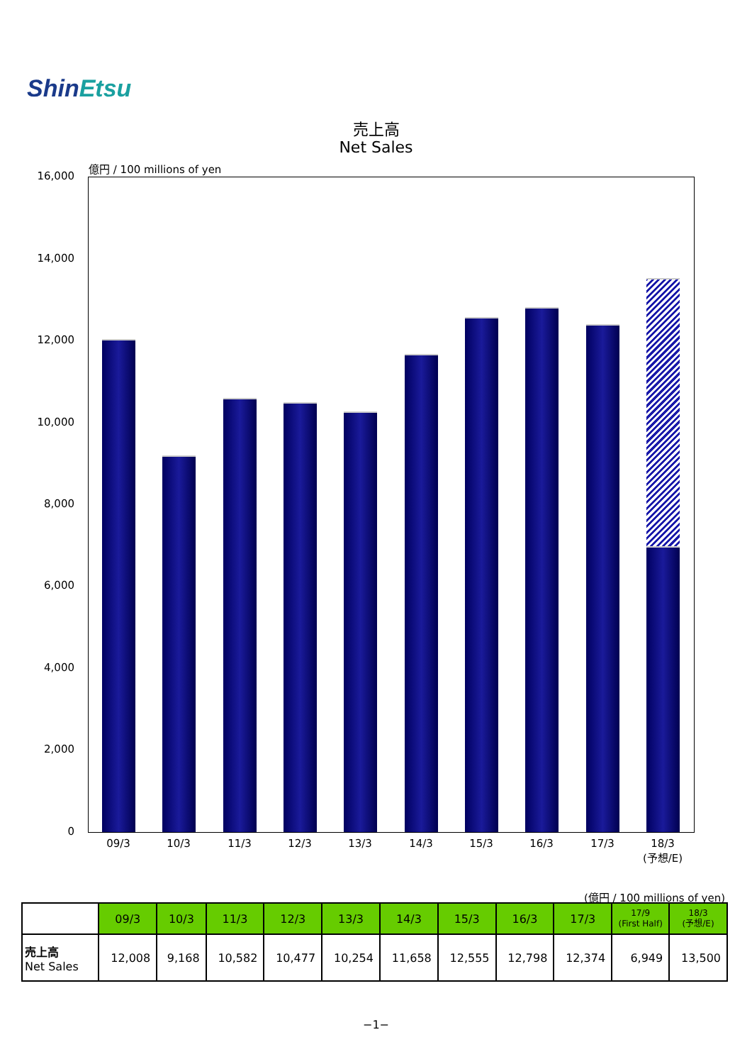ShinEtsu
売上高
Net Sales
億円 / 100 millions of yen
16,000
14,000
12,000
10,000
8,000
6,000
4,000
2,000
0
09/3 10/3 11/3 12/3 13/3 14/3 15/3 16/3 17/3
18/3
(予想/E)
(億円 / 100 millions of yen)
| | 09/3 | 10/3 | 11/3 | 12/3 | 13/3 | 14/3 | 15/3 | 16/3 | 17/3 | 17/9 (First Half) | 18/3 (予想/E) |
| --- | --- | --- | --- | --- | --- | --- | --- | --- | --- | --- | --- |
| 売上高 Net Sales | 12,008 | 9,168 | 10,582 | 10,477 | 10,254 | 11,658 | 12,555 | 12,798 | 12,374 | 6,949 | 13,500 |
−1−